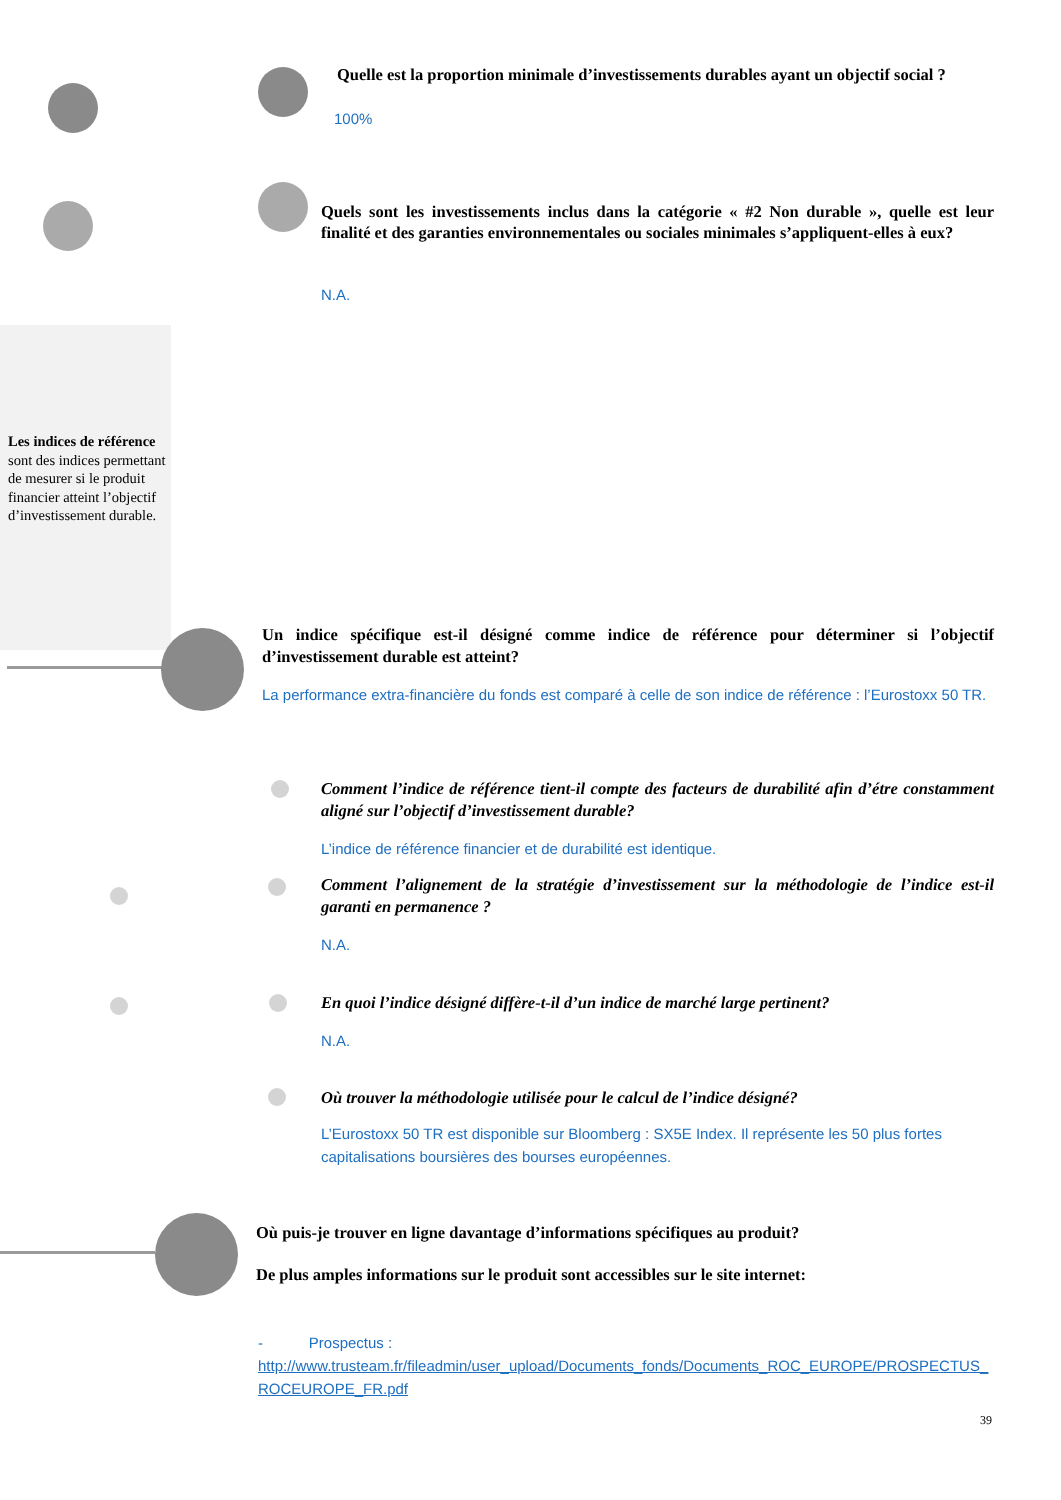Les indices de référence sont des indices permettant de mesurer si le produit financier atteint l’objectif d’investissement durable.
Quelle est la proportion minimale d’investissements durables ayant un objectif social ?
100%
Quels sont les investissements inclus dans la catégorie « #2 Non durable », quelle est leur finalité et des garanties environnementales ou sociales minimales s’appliquent-elles à eux?
N.A.
Un indice spécifique est-il désigné comme indice de référence pour déterminer si l’objectif d’investissement durable est atteint?
La performance extra-financière du fonds est comparé à celle de son indice de référence : l’Eurostoxx 50 TR.
Comment l’indice de référence tient-il compte des facteurs de durabilité afin d’étre constamment aligné sur l’objectif d’investissement durable?
L’indice de référence financier et de durabilité est identique.
Comment l’alignement de la stratégie d’investissement sur la méthodologie de l’indice est-il garanti en permanence ?
N.A.
En quoi l’indice désigné diffère-t-il d’un indice de marché large pertinent?
N.A.
Où trouver la méthodologie utilisée pour le calcul de l’indice désigné?
L’Eurostoxx 50 TR est disponible sur Bloomberg : SX5E Index. Il représente les 50 plus fortes capitalisations boursières des bourses européennes.
Où puis-je trouver en ligne davantage d’informations spécifiques au produit?
De plus amples informations sur le produit sont accessibles sur le site internet:
- Prospectus :
http://www.trusteam.fr/fileadmin/user_upload/Documents_fonds/Documents_ROC_EUROPE/PROSPECTUS_ROCEUROPE_FR.pdf
39